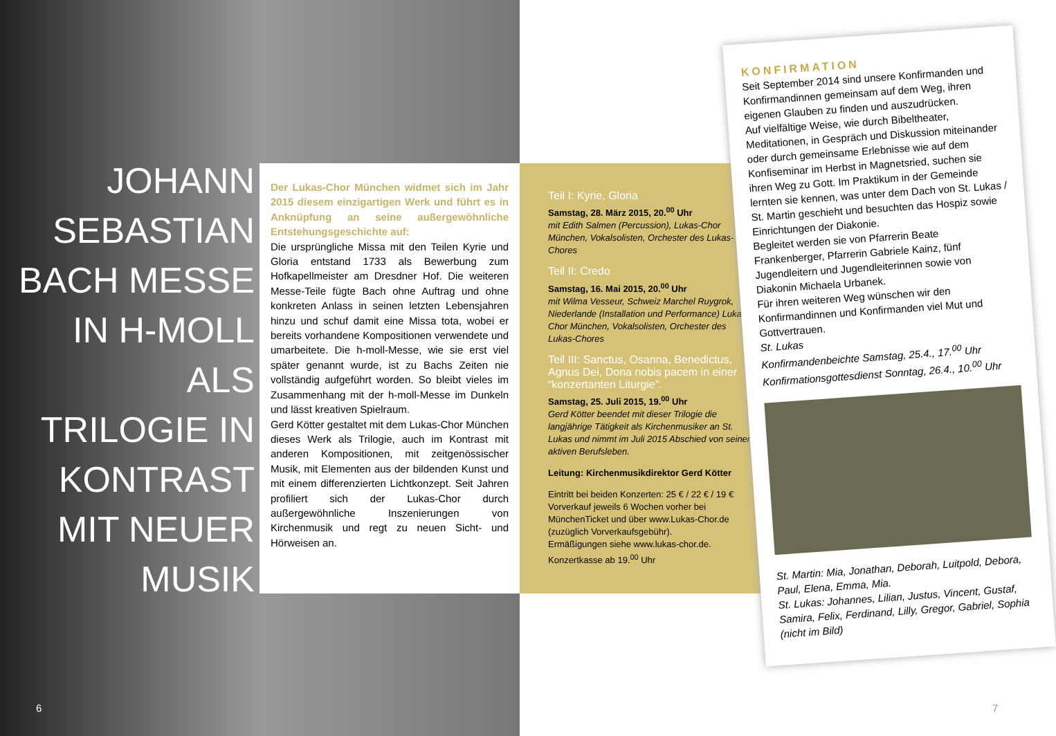JOHANN SEBASTIAN BACH MESSE IN H-MOLL ALS TRILOGIE IN KONTRAST MIT NEUER MUSIK
Der Lukas-Chor München widmet sich im Jahr 2015 diesem einzigartigen Werk und führt es in Anknüpfung an seine außergewöhnliche Entstehungsgeschichte auf:
Die ursprüngliche Missa mit den Teilen Kyrie und Gloria entstand 1733 als Bewerbung zum Hofkapellmeister am Dresdner Hof. Die weiteren Messe-Teile fügte Bach ohne Auftrag und ohne konkreten Anlass in seinen letzten Lebensjahren hinzu und schuf damit eine Missa tota, wobei er bereits vorhandene Kompositionen verwendete und umarbeitete. Die h-moll-Messe, wie sie erst viel später genannt wurde, ist zu Bachs Zeiten nie vollständig aufgeführt worden. So bleibt vieles im Zusammenhang mit der h-moll-Messe im Dunkeln und lässt kreativen Spielraum.
Gerd Kötter gestaltet mit dem Lukas-Chor München dieses Werk als Trilogie, auch im Kontrast mit anderen Kompositionen, mit zeitgenössischer Musik, mit Elementen aus der bildenden Kunst und mit einem differenzierten Lichtkonzept. Seit Jahren profiliert sich der Lukas-Chor durch außergewöhnliche Inszenierungen von Kirchenmusik und regt zu neuen Sicht- und Hörweisen an.
Teil I: Kyrie, Gloria
Samstag, 28. März 2015, 20.<sup>00</sup> Uhr
mit Edith Salmen (Percussion), Lukas-Chor München, Vokalsolisten, Orchester des Lukas-Chores
Teil II: Credo
Samstag, 16. Mai 2015, 20.<sup>00</sup> Uhr
mit Wilma Vesseur, Schweiz Marchel Ruygrok, Niederlande (Installation und Performance) Lukas-Chor München, Vokalsolisten, Orchester des Lukas-Chores
Teil III: Sanctus, Osanna, Benedictus, Agnus Dei, Dona nobis pacem in einer “konzertanten Liturgie”.
Samstag, 25. Juli 2015, 19.<sup>00</sup> Uhr
Gerd Kötter beendet mit dieser Trilogie die langjährige Tätigkeit als Kirchenmusiker an St. Lukas und nimmt im Juli 2015 Abschied von seinem aktiven Berufsleben.
Leitung: Kirchenmusikdirektor Gerd Kötter
Eintritt bei beiden Konzerten: 25 € / 22 € / 19 €
Vorverkauf jeweils 6 Wochen vorher bei MünchenTicket und über www.Lukas-Chor.de (zuzüglich Vorverkaufsgebühr).
Ermäßigungen siehe www.lukas-chor.de.
Konzertkasse ab 19.<sup>00</sup> Uhr
KONFIRMATION
Seit September 2014 sind unsere Konfirmanden und Konfirmandinnen gemeinsam auf dem Weg, ihren eigenen Glauben zu finden und auszudrücken.
Auf vielfältige Weise, wie durch Bibeltheater, Meditationen, in Gespräch und Diskussion miteinander oder durch gemeinsame Erlebnisse wie auf dem Konfiseminar im Herbst in Magnetsried, suchen sie ihren Weg zu Gott. Im Praktikum in der Gemeinde lernten sie kennen, was unter dem Dach von St. Lukas / St. Martin geschieht und besuchten das Hospiz sowie Einrichtungen der Diakonie.
Begleitet werden sie von Pfarrerin Beate Frankenberger, Pfarrerin Gabriele Kainz, fünf Jugendleitern und Jugendleiterinnen sowie von Diakonin Michaela Urbanek.
Für ihren weiteren Weg wünschen wir den Konfirmandinnen und Konfirmanden viel Mut und Gottvertrauen.
St. Lukas
Konfirmandenbeichte Samstag, 25.4., 17.<sup>00</sup> Uhr
Konfirmationsgottesdienst Sonntag, 26.4., 10.<sup>00</sup> Uhr
St. Martin: Mia, Jonathan, Deborah, Luitpold, Debora, Paul, Elena, Emma, Mia.
St. Lukas: Johannes, Lilian, Justus, Vincent, Gustaf, Samira, Felix, Ferdinand, Lilly, Gregor, Gabriel, Sophia (nicht im Bild)
6 7